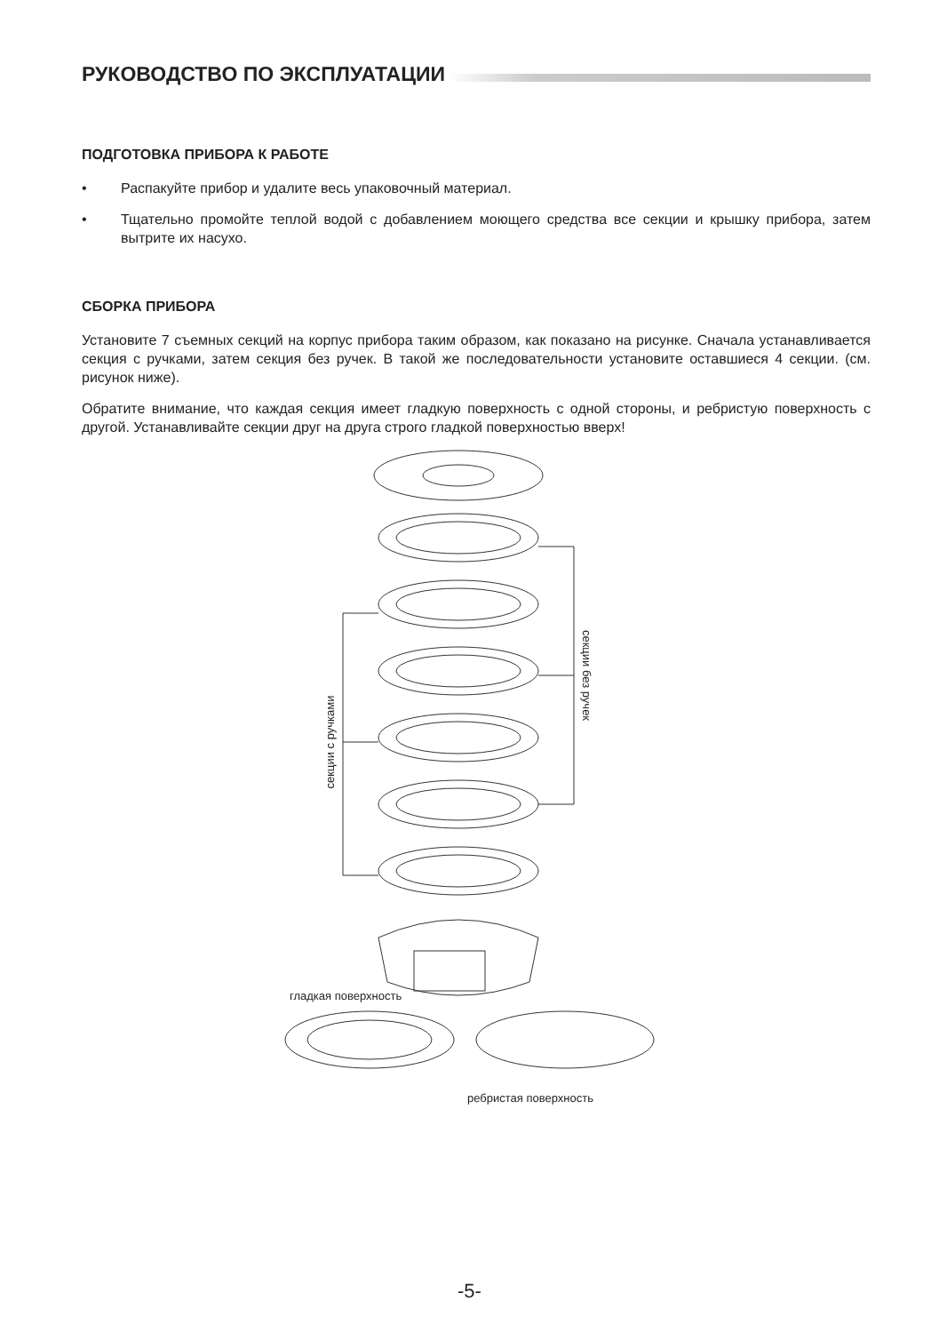РУКОВОДСТВО ПО ЭКСПЛУАТАЦИИ
ПОДГОТОВКА ПРИБОРА К РАБОТЕ
• Распакуйте прибор и удалите весь упаковочный материал.
• Тщательно промойте теплой водой с добавлением моющего средства все секции и крышку прибора, затем вытрите их насухо.
СБОРКА ПРИБОРА
Установите 7 съемных секций на корпус прибора таким образом, как показано на рисунке. Сначала устанавливается секция с ручками, затем секция без ручек. В такой же последовательности установите оставшиеся 4 секции. (см. рисунок ниже).
Обратите внимание, что каждая секция имеет гладкую поверхность с одной стороны, и ребристую поверхность с другой. Устанавливайте секции друг на друга строго гладкой поверхностью вверх!
секции с ручками
секции без ручек
гладкая поверхность
ребристая поверхность
-5-